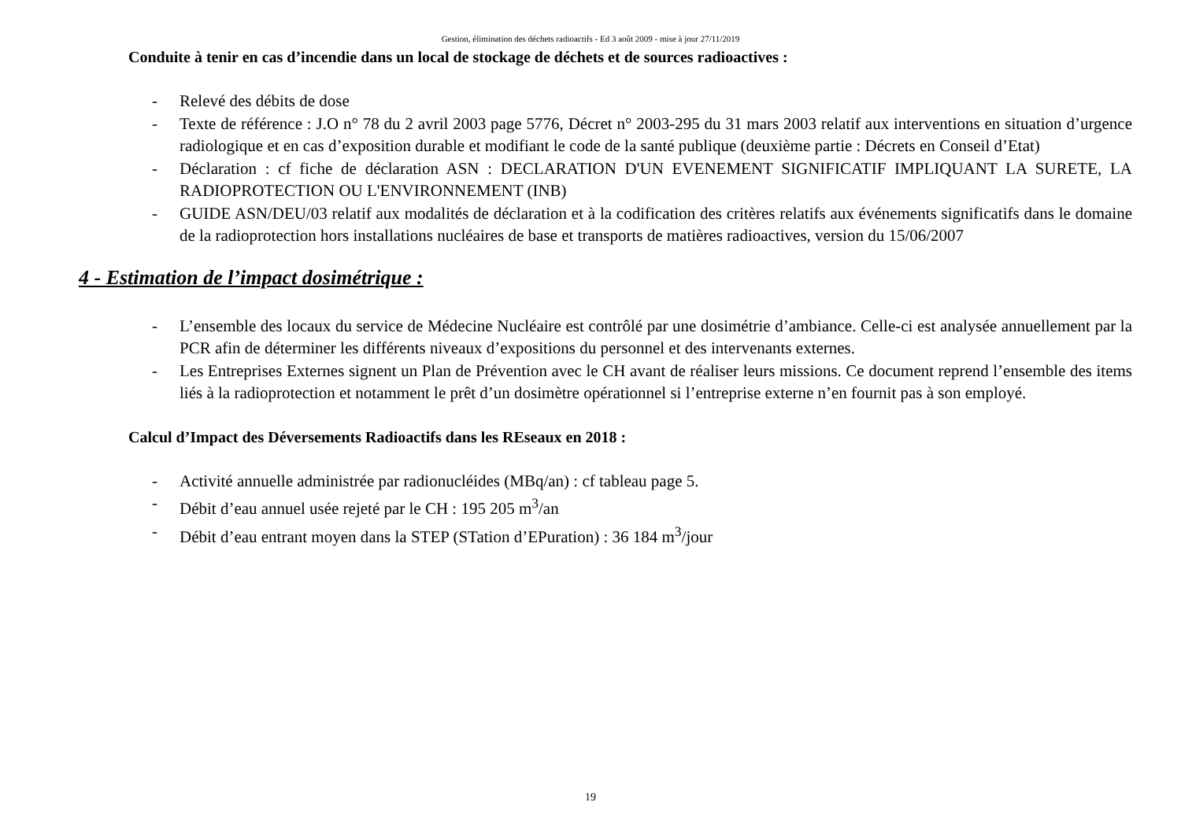Gestion, élimination des déchets radioactifs - Ed 3 août 2009 - mise à jour 27/11/2019
Conduite à tenir en cas d’incendie dans un local de stockage de déchets et de sources radioactives :
- Relevé des débits de dose
- Texte de référence : J.O n° 78 du 2 avril 2003 page 5776, Décret n° 2003-295 du 31 mars 2003 relatif aux interventions en situation d’urgence radiologique et en cas d’exposition durable et modifiant le code de la santé publique (deuxième partie : Décrets en Conseil d’Etat)
- Déclaration : cf fiche de déclaration ASN : DECLARATION D'UN EVENEMENT SIGNIFICATIF IMPLIQUANT LA SURETE, LA RADIOPROTECTION OU L'ENVIRONNEMENT (INB)
- GUIDE ASN/DEU/03 relatif aux modalités de déclaration et à la codification des critères relatifs aux événements significatifs dans le domaine de la radioprotection hors installations nucléaires de base et transports de matières radioactives, version du 15/06/2007
4 - Estimation de l’impact dosimétrique :
- L’ensemble des locaux du service de Médecine Nucléaire est contrôlé par une dosimétrie d’ambiance. Celle-ci est analysée annuellement par la PCR afin de déterminer les différents niveaux d’expositions du personnel et des intervenants externes.
- Les Entreprises Externes signent un Plan de Prévention avec le CH avant de réaliser leurs missions. Ce document reprend l’ensemble des items liés à la radioprotection et notamment le prêt d’un dosimètre opérationnel si l’entreprise externe n’en fournit pas à son employé.
Calcul d’Impact des Déversements Radioactifs dans les REseaux en 2018 :
- Activité annuelle administrée par radionucléides (MBq/an) : cf tableau page 5.
- Débit d’eau annuel usée rejeté par le CH : 195 205 m<sup>3</sup>/an
- Débit d’eau entrant moyen dans la STEP (STation d’EPuration) : 36 184 m<sup>3</sup>/jour
19